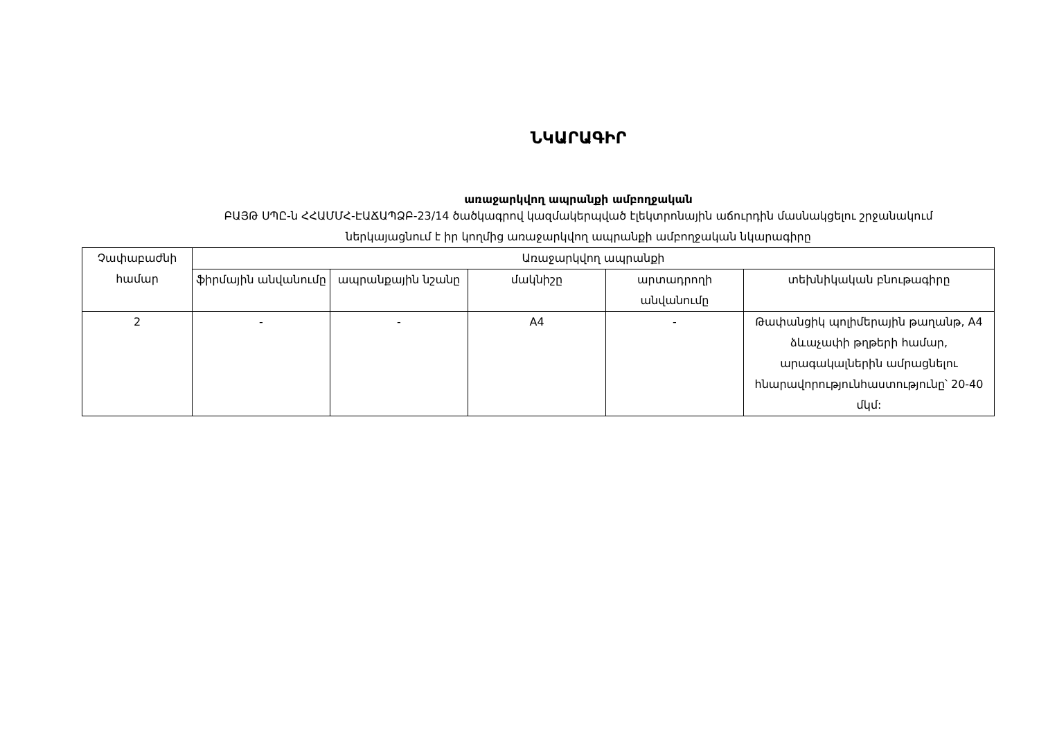ՆԿԱՐԱԳԻՐ
առաջարկվող ապրանքի ամբողջական
ԲԱՅԹ ՍՊԸ-ն ՀՀԱՄՄՀ-ԷԱՃԱՊՁԲ-23/14 ծածկագրով կազմակերպված էլեկտրոնային աճուրդին մասնակցելու շրջանակում
ներկայացնում է իր կողմից առաջարկվող ապրանքի ամբողջական նկարագիրը
| Չափաբաժնի համար | Առաջարկվող ապրանքի | | | | |
| --- | --- | --- | --- | --- | --- |
| | ֆիրմային անվանումը | ապրանքային նշանը | մակնիշը | արտադրողի անվանումը | տեխնիկական բնութագիրը |
| 2 | - | - | A4 | - | Թափանցիկ պոլիմերային թաղանթ, A4 ձևաչափի թղթերի համար, արագակալներին ամրացնելու հնարավորությունհաստությունը՝ 20-40 մկմ: |